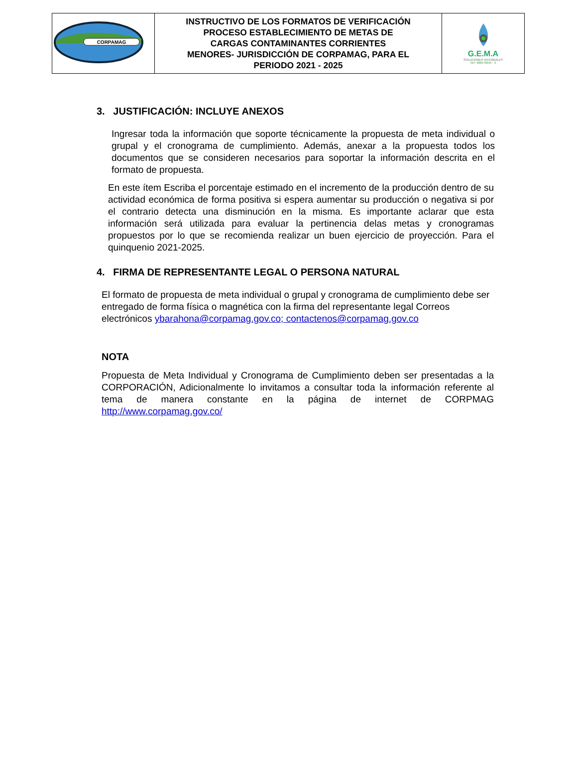| CORPAMAG | INSTRUCTIVO DE LOS FORMATOS DE VERIFICACIÓN PROCESO ESTABLECIMIENTO DE METAS DE CARGAS CONTAMINANTES CORRIENTES MENORES- JURISDICCIÓN DE CORPAMAG, PARA EL PERIODO 2021 - 2025 | G.E.M.A SOLUCIONES INTEGRALES NIT: 900570655 - 3 |
3. JUSTIFICACIÓN: INCLUYE ANEXOS
Ingresar toda la información que soporte técnicamente la propuesta de meta individual o grupal y el cronograma de cumplimiento. Además, anexar a la propuesta todos los documentos que se consideren necesarios para soportar la información descrita en el formato de propuesta.
En este ítem Escriba el porcentaje estimado en el incremento de la producción dentro de su actividad económica de forma positiva si espera aumentar su producción o negativa si por el contrario detecta una disminución en la misma. Es importante aclarar que esta información será utilizada para evaluar la pertinencia delas metas y cronogramas propuestos por lo que se recomienda realizar un buen ejercicio de proyección. Para el quinquenio 2021-2025.
4. FIRMA DE REPRESENTANTE LEGAL O PERSONA NATURAL
El formato de propuesta de meta individual o grupal y cronograma de cumplimiento debe ser entregado de forma física o magnética con la firma del representante legal Correos electrónicos ybarahona@corpamag.gov.co; contactenos@corpamag.gov.co
NOTA
Propuesta de Meta Individual y Cronograma de Cumplimiento deben ser presentadas a la CORPORACIÓN, Adicionalmente lo invitamos a consultar toda la información referente al tema de manera constante en la página de internet de CORPMAG http://www.corpamag.gov.co/